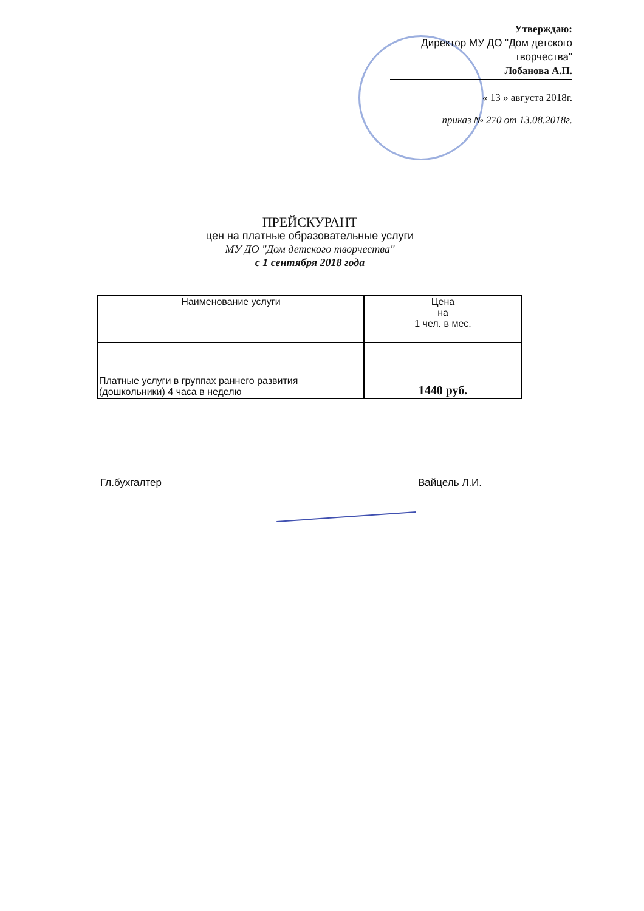Утверждаю:
Директор МУ ДО "Дом детского творчества"
Лобанова А.П.
« 13 » августа 2018г.
приказ № 270 от 13.08.2018г.
ПРЕЙСКУРАНТ
цен на платные образовательные услуги
МУ ДО "Дом детского творчества"
с 1 сентября 2018 года
| Наименование услуги | Цена на 1 чел. в мес. |
| --- | --- |
| Платные услуги в группах раннего развития (дошкольники) 4 часа в неделю | 1440 руб. |
Гл.бухгалтер Вайцель Л.И.